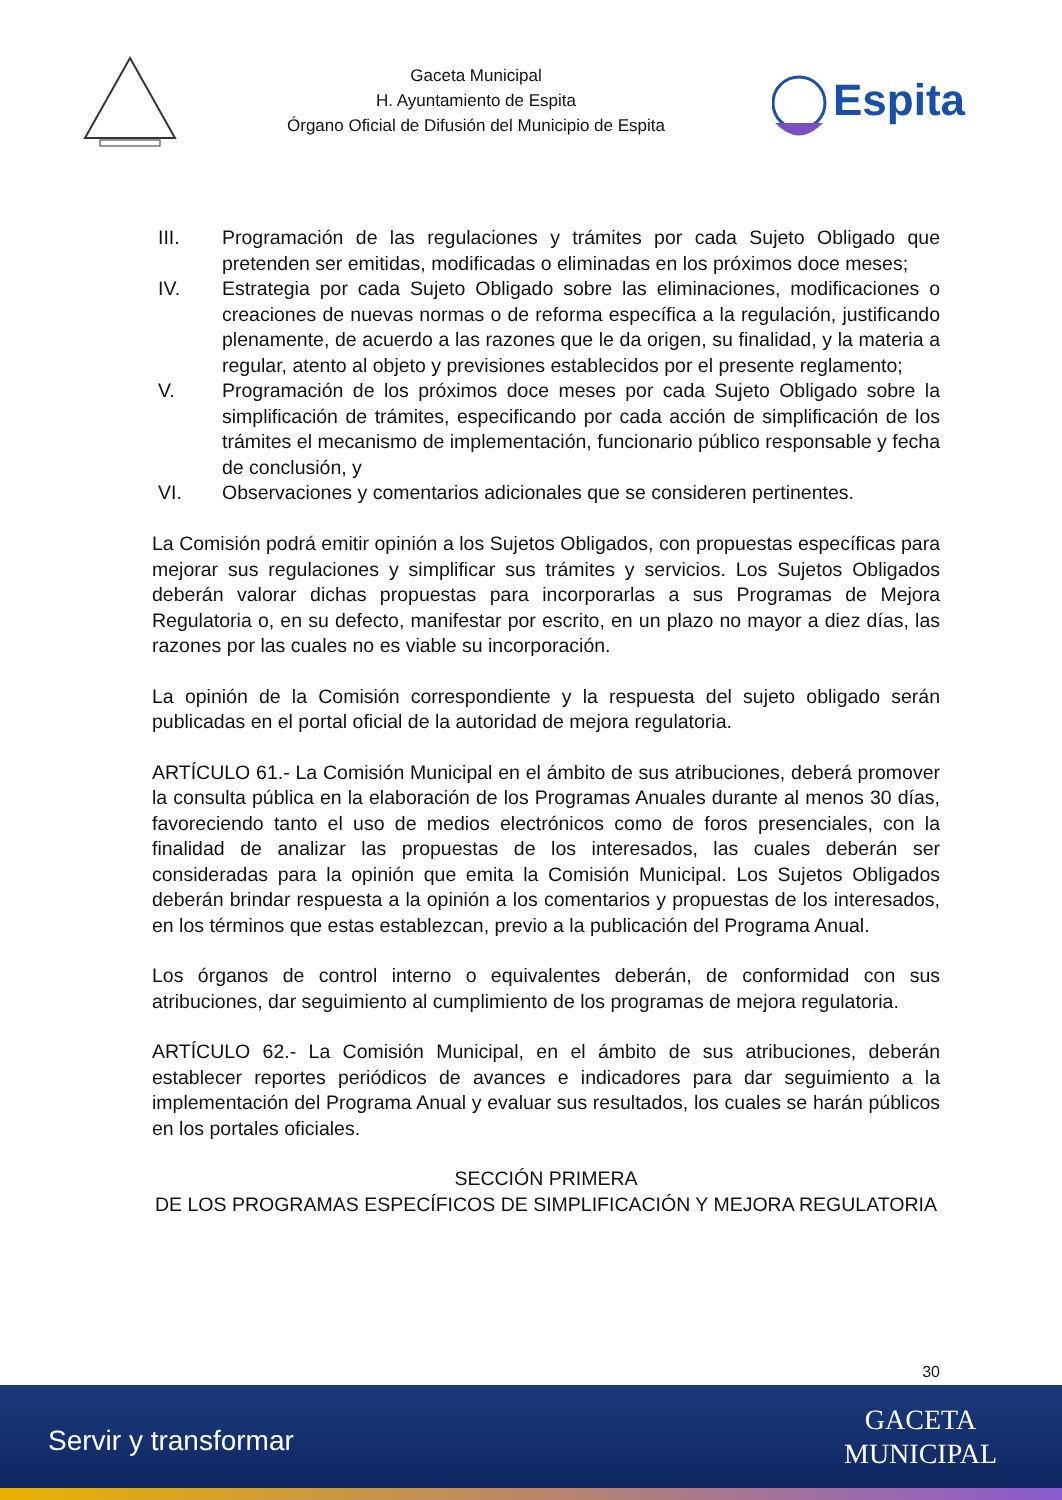Gaceta Municipal
H. Ayuntamiento de Espita
Órgano Oficial de Difusión del Municipio de Espita
Espita
III. Programación de las regulaciones y trámites por cada Sujeto Obligado que pretenden ser emitidas, modificadas o eliminadas en los próximos doce meses;
IV. Estrategia por cada Sujeto Obligado sobre las eliminaciones, modificaciones o creaciones de nuevas normas o de reforma específica a la regulación, justificando plenamente, de acuerdo a las razones que le da origen, su finalidad, y la materia a regular, atento al objeto y previsiones establecidos por el presente reglamento;
V. Programación de los próximos doce meses por cada Sujeto Obligado sobre la simplificación de trámites, especificando por cada acción de simplificación de los trámites el mecanismo de implementación, funcionario público responsable y fecha de conclusión, y
VI. Observaciones y comentarios adicionales que se consideren pertinentes.
La Comisión podrá emitir opinión a los Sujetos Obligados, con propuestas específicas para mejorar sus regulaciones y simplificar sus trámites y servicios. Los Sujetos Obligados deberán valorar dichas propuestas para incorporarlas a sus Programas de Mejora Regulatoria o, en su defecto, manifestar por escrito, en un plazo no mayor a diez días, las razones por las cuales no es viable su incorporación.
La opinión de la Comisión correspondiente y la respuesta del sujeto obligado serán publicadas en el portal oficial de la autoridad de mejora regulatoria.
ARTÍCULO 61.- La Comisión Municipal en el ámbito de sus atribuciones, deberá promover la consulta pública en la elaboración de los Programas Anuales durante al menos 30 días, favoreciendo tanto el uso de medios electrónicos como de foros presenciales, con la finalidad de analizar las propuestas de los interesados, las cuales deberán ser consideradas para la opinión que emita la Comisión Municipal. Los Sujetos Obligados deberán brindar respuesta a la opinión a los comentarios y propuestas de los interesados, en los términos que estas establezcan, previo a la publicación del Programa Anual.
Los órganos de control interno o equivalentes deberán, de conformidad con sus atribuciones, dar seguimiento al cumplimiento de los programas de mejora regulatoria.
ARTÍCULO 62.- La Comisión Municipal, en el ámbito de sus atribuciones, deberán establecer reportes periódicos de avances e indicadores para dar seguimiento a la implementación del Programa Anual y evaluar sus resultados, los cuales se harán públicos en los portales oficiales.
SECCIÓN PRIMERA
DE LOS PROGRAMAS ESPECÍFICOS DE SIMPLIFICACIÓN Y MEJORA REGULATORIA
30
Servir y transformar
GACETA
MUNICIPAL